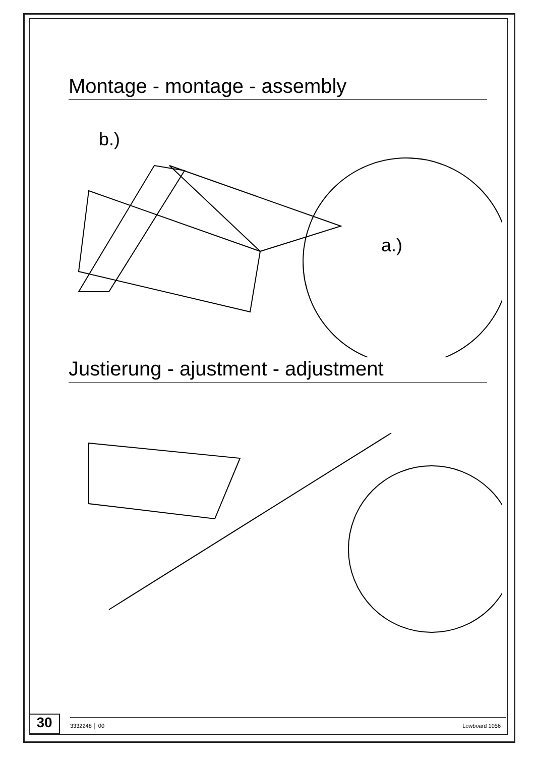Montage - montage - assembly
b.)
a.)
Justierung - ajustment - adjustment
30
3332248 │ 00 Lowboard 1056